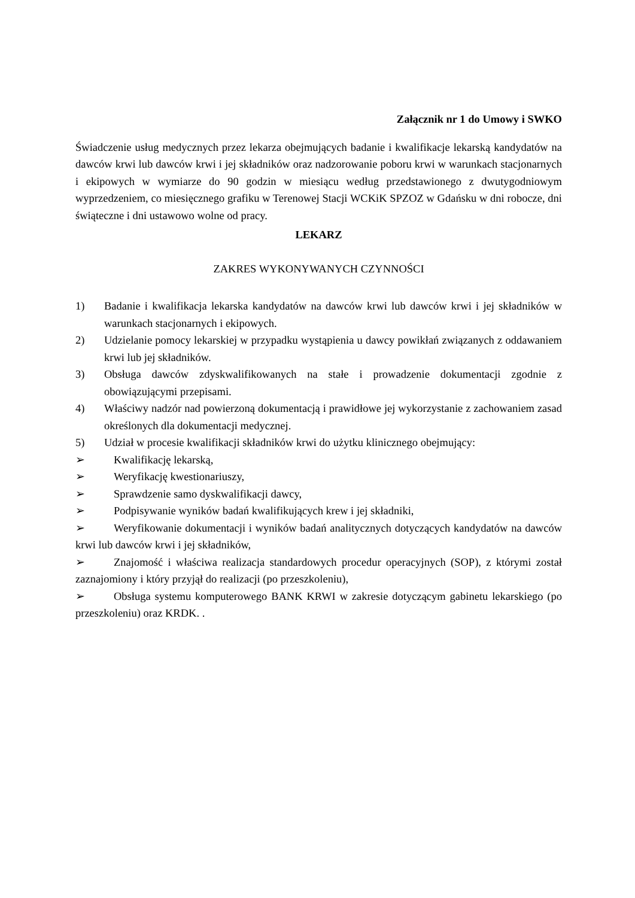Załącznik nr 1 do Umowy i SWKO
Świadczenie usług medycznych przez lekarza obejmujących badanie i kwalifikacje lekarską kandydatów na dawców krwi lub dawców krwi i jej składników oraz nadzorowanie poboru krwi w warunkach stacjonarnych i ekipowych w wymiarze do 90 godzin w miesiącu według przedstawionego z dwutygodniowym wyprzedzeniem, co miesięcznego grafiku w Terenowej Stacji WCKiK SPZOZ w Gdańsku w dni robocze, dni świąteczne i dni ustawowo wolne od pracy.
LEKARZ
ZAKRES WYKONYWANYCH CZYNNOŚCI
1) Badanie i kwalifikacja lekarska kandydatów na dawców krwi lub dawców krwi i jej składników w warunkach stacjonarnych i ekipowych.
2) Udzielanie pomocy lekarskiej w przypadku wystąpienia u dawcy powikłań związanych z oddawaniem krwi lub jej składników.
3) Obsługa dawców zdyskwalifikowanych na stałe i prowadzenie dokumentacji zgodnie z obowiązującymi przepisami.
4) Właściwy nadzór nad powierzoną dokumentacją i prawidłowe jej wykorzystanie z zachowaniem zasad określonych dla dokumentacji medycznej.
5) Udział w procesie kwalifikacji składników krwi do użytku klinicznego obejmujący:
➢ Kwalifikację lekarską,
➢ Weryfikację kwestionariuszy,
➢ Sprawdzenie samo dyskwalifikacji dawcy,
➢ Podpisywanie wyników badań kwalifikujących krew i jej składniki,
➢ Weryfikowanie dokumentacji i wyników badań analitycznych dotyczących kandydatów na dawców krwi lub dawców krwi i jej składników,
➢ Znajomość i właściwa realizacja standardowych procedur operacyjnych (SOP), z którymi został zaznajomiony i który przyjął do realizacji (po przeszkoleniu),
➢ Obsługa systemu komputerowego BANK KRWI w zakresie dotyczącym gabinetu lekarskiego (po przeszkoleniu) oraz KRDK. .